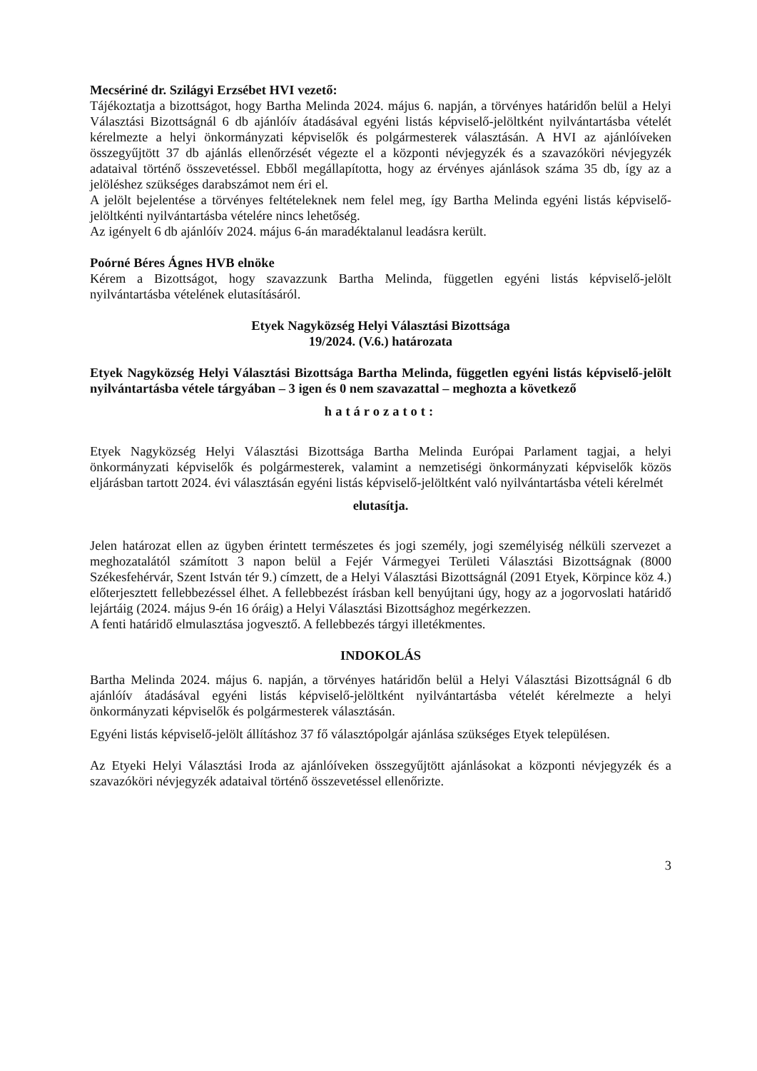Mecsériné dr. Szilágyi Erzsébet HVI vezető:
Tájékoztatja a bizottságot, hogy Bartha Melinda 2024. május 6. napján, a törvényes határidőn belül a Helyi Választási Bizottságnál 6 db ajánlóív átadásával egyéni listás képviselő-jelöltként nyilvántartásba vételét kérelmezte a helyi önkormányzati képviselők és polgármesterek választásán. A HVI az ajánlóíveken összegyűjtött 37 db ajánlás ellenőrzését végezte el a központi névjegyzék és a szavazóköri névjegyzék adataival történő összevetéssel. Ebből megállapította, hogy az érvényes ajánlások száma 35 db, így az a jelöléshez szükséges darabszámot nem éri el.
A jelölt bejelentése a törvényes feltételeknek nem felel meg, így Bartha Melinda egyéni listás képviselő-jelöltkénti nyilvántartásba vételére nincs lehetőség.
Az igényelt 6 db ajánlóív 2024. május 6-án maradéktalanul leadásra került.
Poórné Béres Ágnes HVB elnöke
Kérem a Bizottságot, hogy szavazzunk Bartha Melinda, független egyéni listás képviselő-jelölt nyilvántartásba vételének elutasításáról.
Etyek Nagyközség Helyi Választási Bizottsága
19/2024. (V.6.) határozata
Etyek Nagyközség Helyi Választási Bizottsága Bartha Melinda, független egyéni listás képviselő-jelölt nyilvántartásba vétele tárgyában – 3 igen és 0 nem szavazattal – meghozta a következő
határozatot:
Etyek Nagyközség Helyi Választási Bizottsága Bartha Melinda Európai Parlament tagjai, a helyi önkormányzati képviselők és polgármesterek, valamint a nemzetiségi önkormányzati képviselők közös eljárásban tartott 2024. évi választásán egyéni listás képviselő-jelöltként való nyilvántartásba vételi kérelmét
elutasítja.
Jelen határozat ellen az ügyben érintett természetes és jogi személy, jogi személyiség nélküli szervezet a meghozatalától számított 3 napon belül a Fejér Vármegyei Területi Választási Bizottságnak (8000 Székesfehérvár, Szent István tér 9.) címzett, de a Helyi Választási Bizottságnál (2091 Etyek, Körpince köz 4.) előterjesztett fellebbezéssel élhet. A fellebbezést írásban kell benyújtani úgy, hogy az a jogorvoslati határidő lejártáig (2024. május 9-én 16 óráig) a Helyi Választási Bizottsághoz megérkezzen.
A fenti határidő elmulasztása jogvesztő. A fellebbezés tárgyi illetékmentes.
INDOKOLÁS
Bartha Melinda 2024. május 6. napján, a törvényes határidőn belül a Helyi Választási Bizottságnál 6 db ajánlóív átadásával egyéni listás képviselő-jelöltként nyilvántartásba vételét kérelmezte a helyi önkormányzati képviselők és polgármesterek választásán.
Egyéni listás képviselő-jelölt állításhoz 37 fő választópolgár ajánlása szükséges Etyek településen.
Az Etyeki Helyi Választási Iroda az ajánlóíveken összegyűjtött ajánlásokat a központi névjegyzék és a szavazóköri névjegyzék adataival történő összevetéssel ellenőrizte.
3